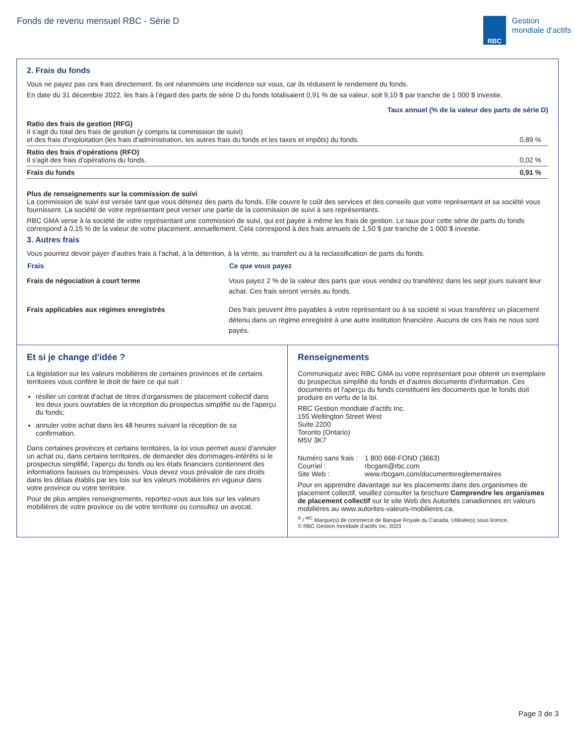Fonds de revenu mensuel RBC - Série D
RBC
Gestion
mondiale d’actifs
2. Frais du fonds
Vous ne payez pas ces frais directement. Ils ont néanmoins une incidence sur vous, car ils réduisent le rendement du fonds.
En date du 31 décembre 2022, les frais à l’égard des parts de série D du fonds totalisaient 0,91 % de sa valeur, soit 9,10 $ par tranche de 1 000 $ investie.
| | Taux annuel (% de la valeur des parts de série D) |
| --- | --- |
| Ratio des frais de gestion (RFG) Il s'agit du total des frais de gestion (y compris la commission de suivi) et des frais d'exploitation (les frais d'administration, les autres frais du fonds et les taxes et impôts) du fonds. | 0,89 % |
| Ratio des frais d'opérations (RFO) Il s'agit des frais d'opérations du fonds. | 0,02 % |
| Frais du fonds | 0,91 % |
Plus de renseignements sur la commission de suivi
La commission de suivi est versée tant que vous détenez des parts du fonds. Elle couvre le coût des services et des conseils que votre représentant et sa société vous fournissent. La société de votre représentant peut verser une partie de la commission de suivi à ses représentants.
RBC GMA verse à la société de votre représentant une commission de suivi, qui est payée à même les frais de gestion. Le taux pour cette série de parts du fonds correspond à 0,15 % de la valeur de votre placement, annuellement. Cela correspond à des frais annuels de 1,50 $ par tranche de 1 000 $ investie.
3. Autres frais
Vous pourriez devoir payer d'autres frais à l'achat, à la détention, à la vente, au transfert ou à la reclassification de parts du fonds.
| Frais | Ce que vous payez |
| --- | --- |
| Frais de négociation à court terme | Vous payez 2 % de la valeur des parts que vous vendez ou transférez dans les sept jours suivant leur achat. Ces frais seront versés au fonds. |
| Frais applicables aux régimes enregistrés | Des frais peuvent être payables à votre représentant ou à sa société si vous transférez un placement détenu dans un régime enregistré à une autre institution financière. Aucuns de ces frais ne nous sont payés. |
Et si je change d'idée ?
La législation sur les valeurs mobilières de certaines provinces et de certains territoires vous confère le droit de faire ce qui suit :
résilier un contrat d'achat de titres d'organismes de placement collectif dans les deux jours ouvrables de la réception du prospectus simplifié ou de l'aperçu du fonds;
annuler votre achat dans les 48 heures suivant la réception de sa confirmation.
Dans certaines provinces et certains territoires, la loi vous permet aussi d'annuler un achat ou, dans certains territoires, de demander des dommages-intérêts si le prospectus simplifié, l'aperçu du fonds ou les états financiers contiennent des informations fausses ou trompeuses. Vous devez vous prévaloir de ces droits dans les délais établis par les lois sur les valeurs mobilières en vigueur dans votre province ou votre territoire.
Pour de plus amples renseignements, reportez-vous aux lois sur les valeurs mobilières de votre province ou de votre territoire ou consultez un avocat.
Renseignements
Communiquez avec RBC GMA ou votre représentant pour obtenir un exemplaire du prospectus simplifié du fonds et d'autres documents d'information. Ces documents et l'aperçu du fonds constituent les documents que le fonds doit produire en vertu de la loi.
RBC Gestion mondiale d'actifs Inc.
155 Wellington Street West
Suite 2200
Toronto (Ontario)
M5V 3K7
Numéro sans frais : 1 800 668-FOND (3663)
Courriel : rbcgam@rbc.com
Site Web : www.rbcgam.com/documentsreglementaires
Pour en apprendre davantage sur les placements dans des organismes de placement collectif, veuillez consulter la brochure Comprendre les organismes de placement collectif sur le site Web des Autorités canadiennes en valeurs mobilières au www.autorites-valeurs-mobilieres.ca.
<sup>®</sup> / <sup>MC</sup> Marque(s) de commerce de Banque Royale du Canada. Utilisée(s) sous licence.
© RBC Gestion mondiale d’actifs Inc. 2023
Page 3 de 3